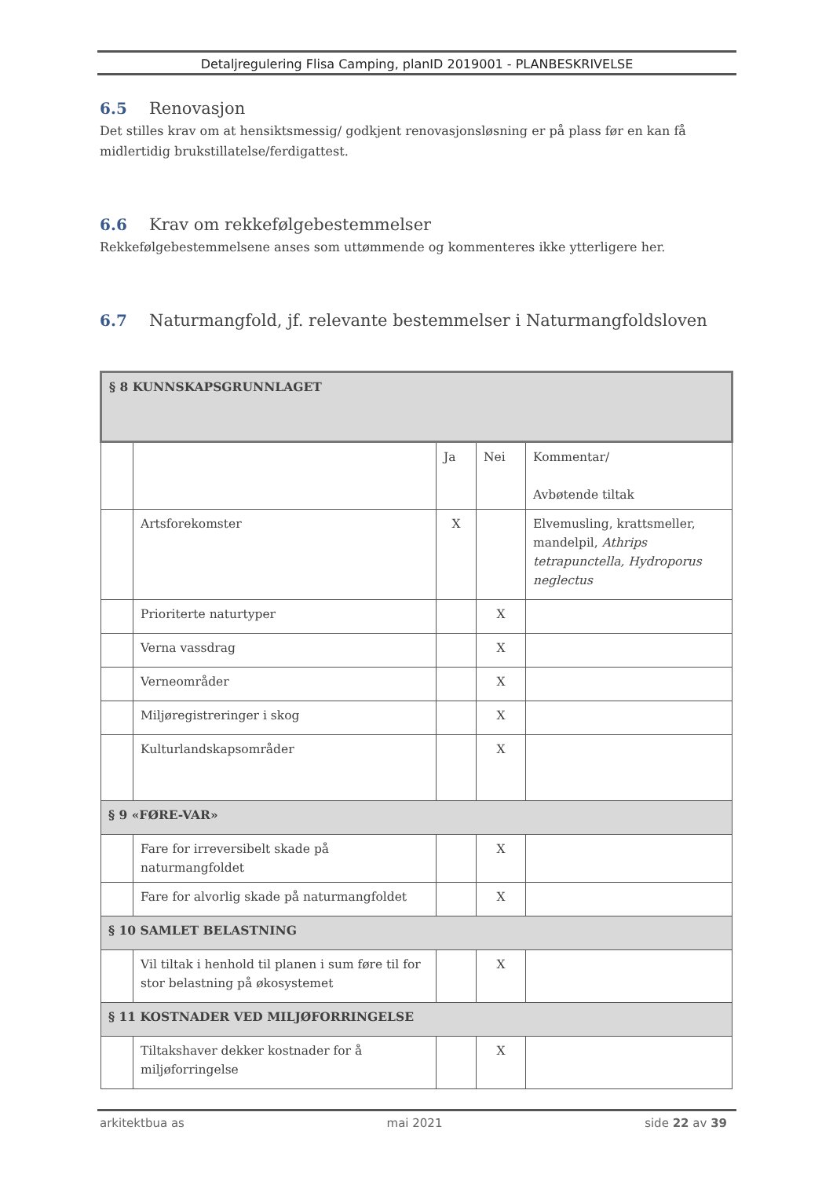Detaljregulering Flisa Camping, planID 2019001 - PLANBESKRIVELSE
6.5 Renovasjon
Det stilles krav om at hensiktsmessig/ godkjent renovasjonsløsning er på plass før en kan få midlertidig brukstillatelse/ferdigattest.
6.6 Krav om rekkefølgebestemmelser
Rekkefølgebestemmelsene anses som uttømmende og kommenteres ikke ytterligere her.
6.7 Naturmangfold, jf. relevante bestemmelser i Naturmangfoldsloven
| § 8 KUNNSKAPSGRUNNLAGET | | | | |
| | | Ja | Nei | Kommentar/ Avbøtende tiltak |
| | Artsforekomster | X | | Elvemusling, krattsmeller, mandelpil, Athrips tetrapunctella, Hydroporus neglectus |
| | Prioriterte naturtyper | | X | |
| | Verna vassdrag | | X | |
| | Verneområder | | X | |
| | Miljøregistreringer i skog | | X | |
| | Kulturlandskapsområder | | X | |
| § 9 «FØRE-VAR» | | | | |
| | Fare for irreversibelt skade på naturmangfoldet | | X | |
| | Fare for alvorlig skade på naturmangfoldet | | X | |
| § 10 SAMLET BELASTNING | | | | |
| | Vil tiltak i henhold til planen i sum føre til for stor belastning på økosystemet | | X | |
| § 11 KOSTNADER VED MILJØFORRINGELSE | | | | |
| | Tiltakshaver dekker kostnader for å miljøforringelse | | X | |
arkitektbua as mai 2021 side 22 av 39